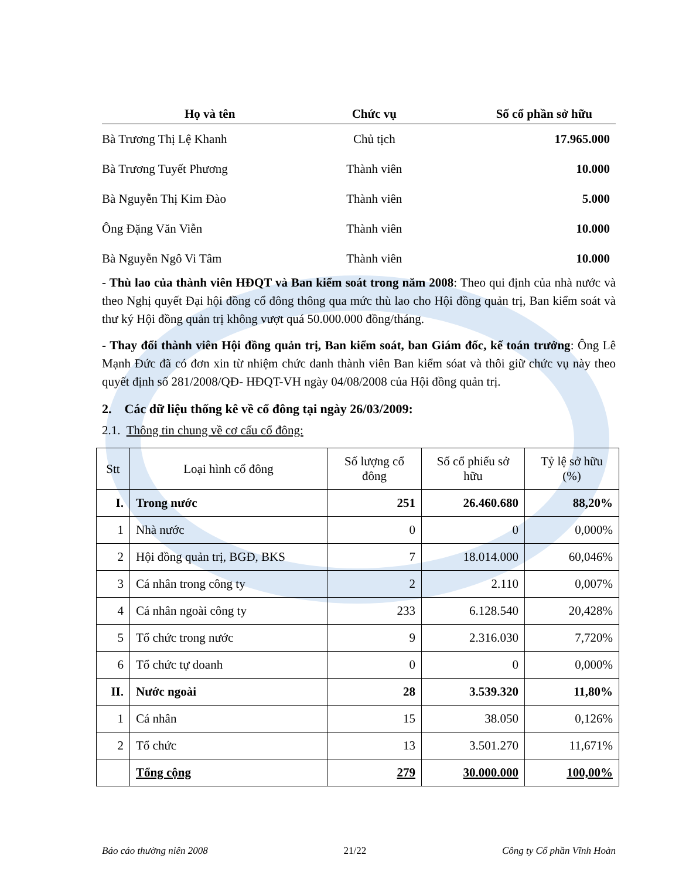| Họ và tên | Chức vụ | Số cổ phần sở hữu |
| --- | --- | --- |
| Bà Trương Thị Lệ Khanh | Chủ tịch | 17.965.000 |
| Bà Trương Tuyết Phương | Thành viên | 10.000 |
| Bà Nguyễn Thị Kim Đào | Thành viên | 5.000 |
| Ông Đặng Văn Viễn | Thành viên | 10.000 |
| Bà Nguyễn Ngô Vi Tâm | Thành viên | 10.000 |
- Thù lao của thành viên HĐQT và Ban kiểm soát trong năm 2008: Theo qui định của nhà nước và theo Nghị quyết Đại hội đồng cổ đông thông qua mức thù lao cho Hội đồng quản trị, Ban kiểm soát và thư ký Hội đồng quản trị không vượt quá 50.000.000 đồng/tháng.
- Thay đổi thành viên Hội đồng quản trị, Ban kiểm soát, ban Giám đốc, kế toán trưởng: Ông Lê Mạnh Đức đã có đơn xin từ nhiệm chức danh thành viên Ban kiểm sóat và thôi giữ chức vụ này theo quyết định số 281/2008/QĐ- HĐQT-VH ngày 04/08/2008 của Hội đồng quản trị.
2. Các dữ liệu thống kê về cổ đông tại ngày 26/03/2009:
2.1. Thông tin chung về cơ cấu cổ đông:
| Stt | Loại hình cổ đông | Số lượng cổ đông | Số cổ phiếu sở hữu | Tỷ lệ sở hữu (%) |
| I. | Trong nước | 251 | 26.460.680 | 88,20% |
| 1 | Nhà nước | 0 | 0 | 0,000% |
| 2 | Hội đồng quản trị, BGĐ, BKS | 7 | 18.014.000 | 60,046% |
| 3 | Cá nhân trong công ty | 2 | 2.110 | 0,007% |
| 4 | Cá nhân ngoài công ty | 233 | 6.128.540 | 20,428% |
| 5 | Tổ chức trong nước | 9 | 2.316.030 | 7,720% |
| 6 | Tổ chức tự doanh | 0 | 0 | 0,000% |
| II. | Nước ngoài | 28 | 3.539.320 | 11,80% |
| 1 | Cá nhân | 15 | 38.050 | 0,126% |
| 2 | Tổ chức | 13 | 3.501.270 | 11,671% |
| | Tổng cộng | 279 | 30.000.000 | 100,00% |
Báo cáo thường niên 2008 21/22 Công ty Cổ phần Vĩnh Hoàn